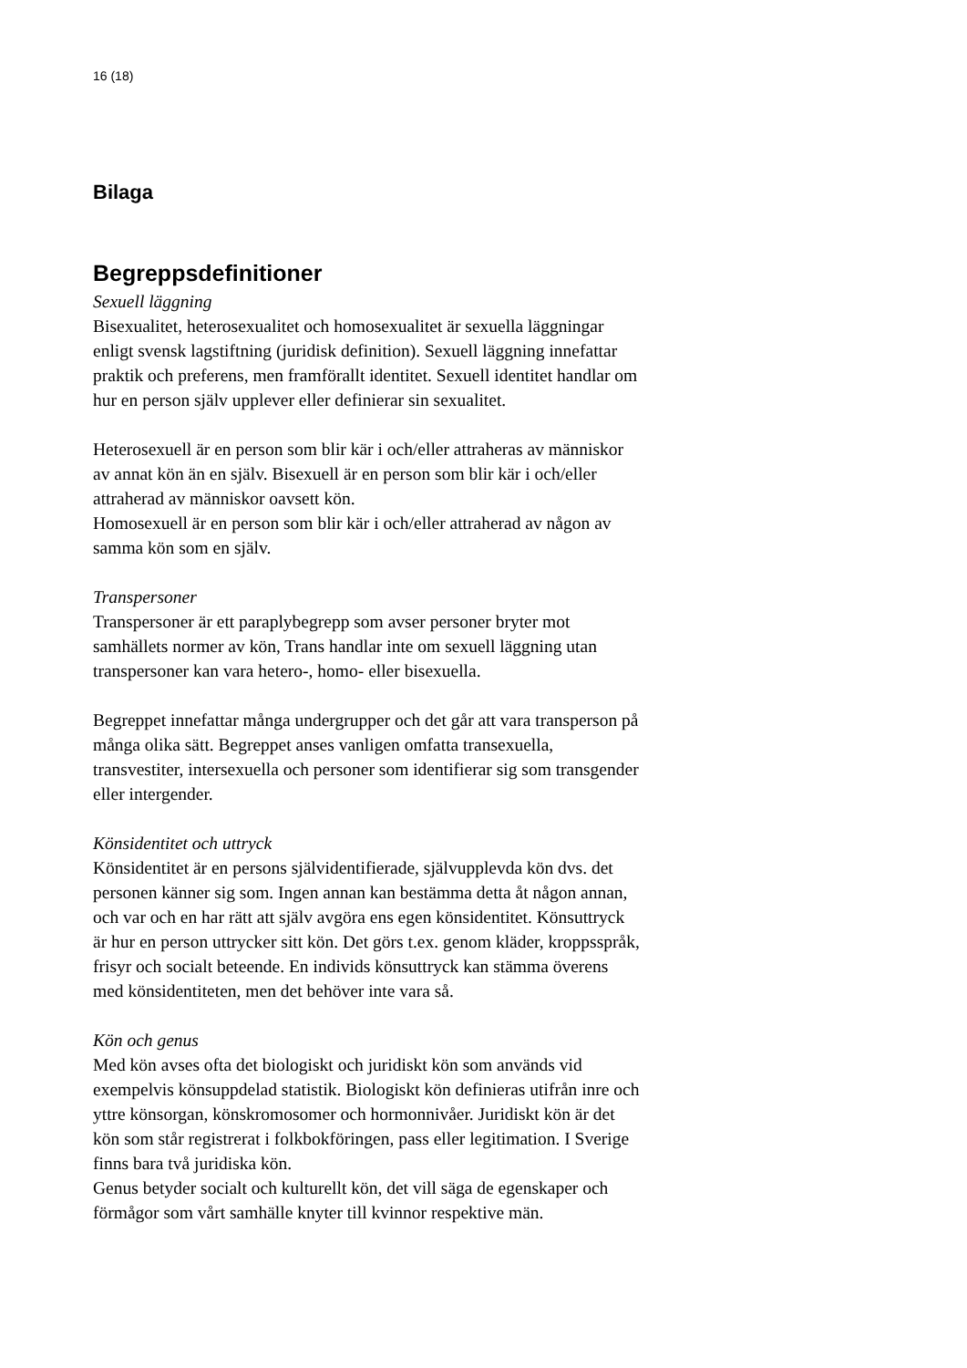16 (18)
Bilaga
Begreppsdefinitioner
Sexuell läggning
Bisexualitet, heterosexualitet och homosexualitet är sexuella läggningar enligt svensk lagstiftning (juridisk definition). Sexuell läggning innefattar praktik och preferens, men framförallt identitet. Sexuell identitet handlar om hur en person själv upplever eller definierar sin sexualitet.
Heterosexuell är en person som blir kär i och/eller attraheras av människor av annat kön än en själv. Bisexuell är en person som blir kär i och/eller attraherad av människor oavsett kön.
Homosexuell är en person som blir kär i och/eller attraherad av någon av samma kön som en själv.
Transpersoner
Transpersoner är ett paraplybegrepp som avser personer bryter mot samhällets normer av kön, Trans handlar inte om sexuell läggning utan transpersoner kan vara hetero-, homo- eller bisexuella.
Begreppet innefattar många undergrupper och det går att vara transperson på många olika sätt. Begreppet anses vanligen omfatta transexuella, transvestiter, intersexuella och personer som identifierar sig som transgender eller intergender.
Könsidentitet och uttryck
Könsidentitet är en persons självidentifierade, självupplevda kön dvs. det personen känner sig som. Ingen annan kan bestämma detta åt någon annan, och var och en har rätt att själv avgöra ens egen könsidentitet. Könsuttryck är hur en person uttrycker sitt kön. Det görs t.ex. genom kläder, kroppsspråk, frisyr och socialt beteende. En individs könsuttryck kan stämma överens med könsidentiteten, men det behöver inte vara så.
Kön och genus
Med kön avses ofta det biologiskt och juridiskt kön som används vid exempelvis könsuppdelad statistik. Biologiskt kön definieras utifrån inre och yttre könsorgan, könskromosomer och hormonnivåer. Juridiskt kön är det kön som står registrerat i folkbokföringen, pass eller legitimation. I Sverige finns bara två juridiska kön.
Genus betyder socialt och kulturellt kön, det vill säga de egenskaper och förmågor som vårt samhälle knyter till kvinnor respektive män.